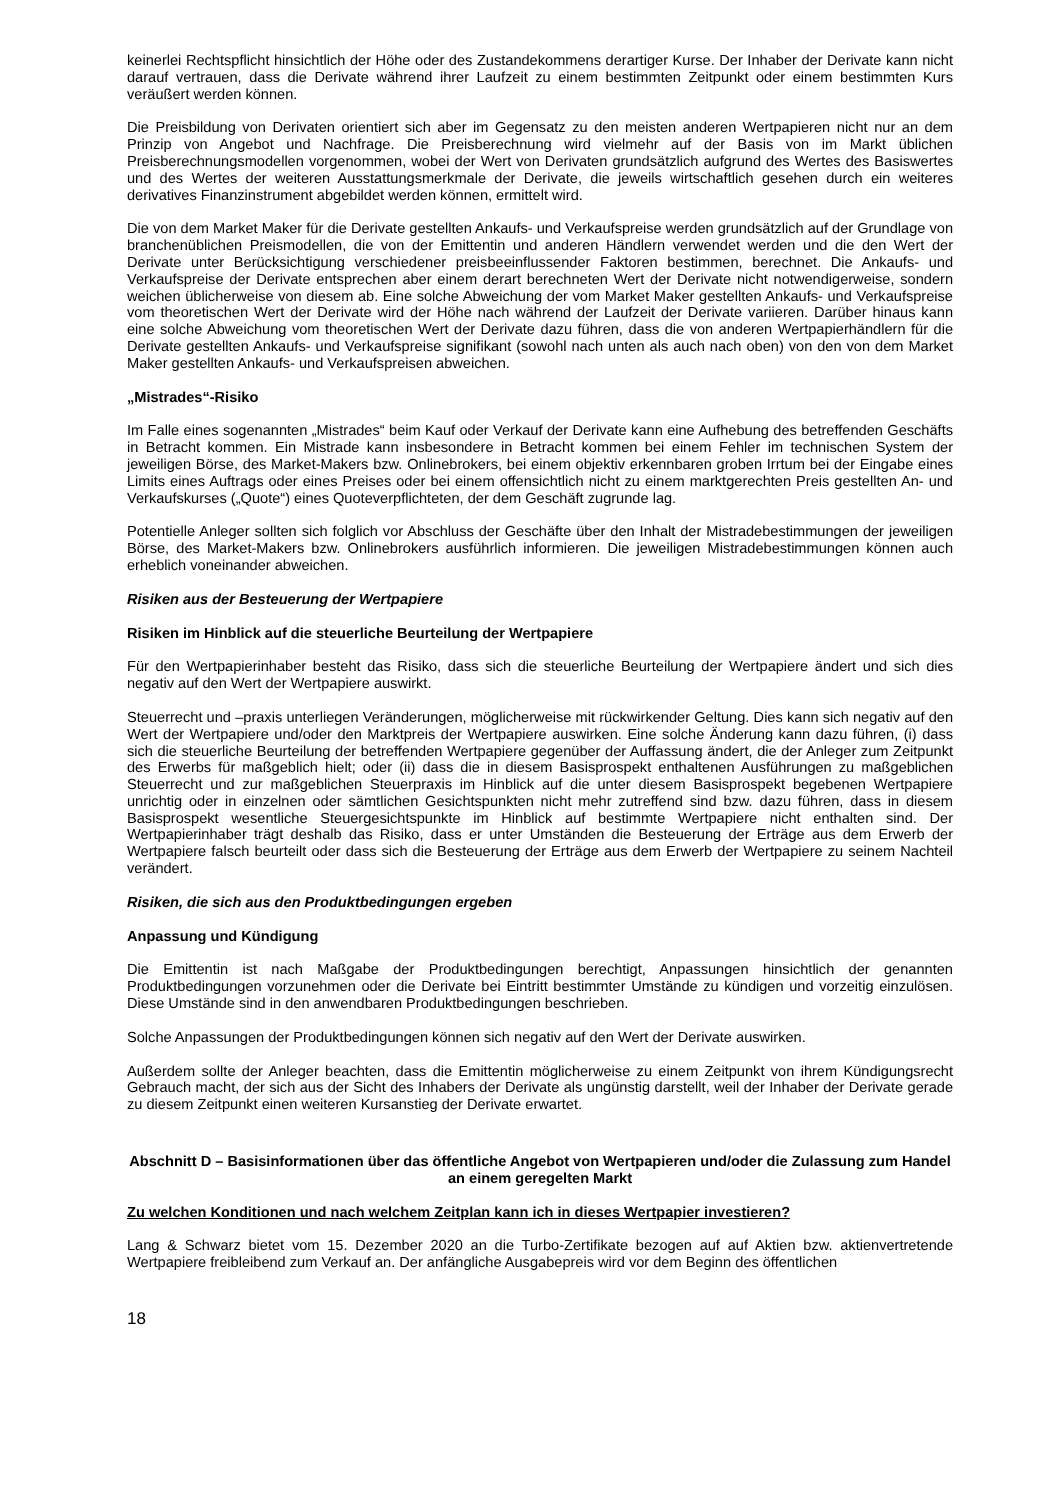keinerlei Rechtspflicht hinsichtlich der Höhe oder des Zustandekommens derartiger Kurse. Der Inhaber der Derivate kann nicht darauf vertrauen, dass die Derivate während ihrer Laufzeit zu einem bestimmten Zeitpunkt oder einem bestimmten Kurs veräußert werden können.
Die Preisbildung von Derivaten orientiert sich aber im Gegensatz zu den meisten anderen Wertpapieren nicht nur an dem Prinzip von Angebot und Nachfrage. Die Preisberechnung wird vielmehr auf der Basis von im Markt üblichen Preisberechnungsmodellen vorgenommen, wobei der Wert von Derivaten grundsätzlich aufgrund des Wertes des Basiswertes und des Wertes der weiteren Ausstattungsmerkmale der Derivate, die jeweils wirtschaftlich gesehen durch ein weiteres derivatives Finanzinstrument abgebildet werden können, ermittelt wird.
Die von dem Market Maker für die Derivate gestellten Ankaufs- und Verkaufspreise werden grundsätzlich auf der Grundlage von branchenüblichen Preismodellen, die von der Emittentin und anderen Händlern verwendet werden und die den Wert der Derivate unter Berücksichtigung verschiedener preisbeeinflussender Faktoren bestimmen, berechnet. Die Ankaufs- und Verkaufspreise der Derivate entsprechen aber einem derart berechneten Wert der Derivate nicht notwendigerweise, sondern weichen üblicherweise von diesem ab. Eine solche Abweichung der vom Market Maker gestellten Ankaufs- und Verkaufspreise vom theoretischen Wert der Derivate wird der Höhe nach während der Laufzeit der Derivate variieren. Darüber hinaus kann eine solche Abweichung vom theoretischen Wert der Derivate dazu führen, dass die von anderen Wertpapierhändlern für die Derivate gestellten Ankaufs- und Verkaufspreise signifikant (sowohl nach unten als auch nach oben) von den von dem Market Maker gestellten Ankaufs- und Verkaufspreisen abweichen.
„Mistrades“-Risiko
Im Falle eines sogenannten „Mistrades“ beim Kauf oder Verkauf der Derivate kann eine Aufhebung des betreffenden Geschäfts in Betracht kommen. Ein Mistrade kann insbesondere in Betracht kommen bei einem Fehler im technischen System der jeweiligen Börse, des Market-Makers bzw. Onlinebrokers, bei einem objektiv erkennbaren groben Irrtum bei der Eingabe eines Limits eines Auftrags oder eines Preises oder bei einem offensichtlich nicht zu einem marktgerechten Preis gestellten An- und Verkaufskurses („Quote“) eines Quoteverpflichteten, der dem Geschäft zugrunde lag.
Potentielle Anleger sollten sich folglich vor Abschluss der Geschäfte über den Inhalt der Mistradebestimmungen der jeweiligen Börse, des Market-Makers bzw. Onlinebrokers ausführlich informieren. Die jeweiligen Mistradebestimmungen können auch erheblich voneinander abweichen.
Risiken aus der Besteuerung der Wertpapiere
Risiken im Hinblick auf die steuerliche Beurteilung der Wertpapiere
Für den Wertpapierinhaber besteht das Risiko, dass sich die steuerliche Beurteilung der Wertpapiere ändert und sich dies negativ auf den Wert der Wertpapiere auswirkt.
Steuerrecht und –praxis unterliegen Veränderungen, möglicherweise mit rückwirkender Geltung. Dies kann sich negativ auf den Wert der Wertpapiere und/oder den Marktpreis der Wertpapiere auswirken. Eine solche Änderung kann dazu führen, (i) dass sich die steuerliche Beurteilung der betreffenden Wertpapiere gegenüber der Auffassung ändert, die der Anleger zum Zeitpunkt des Erwerbs für maßgeblich hielt; oder (ii) dass die in diesem Basisprospekt enthaltenen Ausführungen zu maßgeblichen Steuerrecht und zur maßgeblichen Steuerpraxis im Hinblick auf die unter diesem Basisprospekt begebenen Wertpapiere unrichtig oder in einzelnen oder sämtlichen Gesichtspunkten nicht mehr zutreffend sind bzw. dazu führen, dass in diesem Basisprospekt wesentliche Steuergesichtspunkte im Hinblick auf bestimmte Wertpapiere nicht enthalten sind. Der Wertpapierinhaber trägt deshalb das Risiko, dass er unter Umständen die Besteuerung der Erträge aus dem Erwerb der Wertpapiere falsch beurteilt oder dass sich die Besteuerung der Erträge aus dem Erwerb der Wertpapiere zu seinem Nachteil verändert.
Risiken, die sich aus den Produktbedingungen ergeben
Anpassung und Kündigung
Die Emittentin ist nach Maßgabe der Produktbedingungen berechtigt, Anpassungen hinsichtlich der genannten Produktbedingungen vorzunehmen oder die Derivate bei Eintritt bestimmter Umstände zu kündigen und vorzeitig einzulösen. Diese Umstände sind in den anwendbaren Produktbedingungen beschrieben.
Solche Anpassungen der Produktbedingungen können sich negativ auf den Wert der Derivate auswirken.
Außerdem sollte der Anleger beachten, dass die Emittentin möglicherweise zu einem Zeitpunkt von ihrem Kündigungsrecht Gebrauch macht, der sich aus der Sicht des Inhabers der Derivate als ungünstig darstellt, weil der Inhaber der Derivate gerade zu diesem Zeitpunkt einen weiteren Kursanstieg der Derivate erwartet.
Abschnitt D – Basisinformationen über das öffentliche Angebot von Wertpapieren und/oder die Zulassung zum Handel an einem geregelten Markt
Zu welchen Konditionen und nach welchem Zeitplan kann ich in dieses Wertpapier investieren?
Lang & Schwarz bietet vom 15. Dezember 2020 an die Turbo-Zertifikate bezogen auf auf Aktien bzw. aktienvertretende Wertpapiere freibleibend zum Verkauf an. Der anfängliche Ausgabepreis wird vor dem Beginn des öffentlichen
18